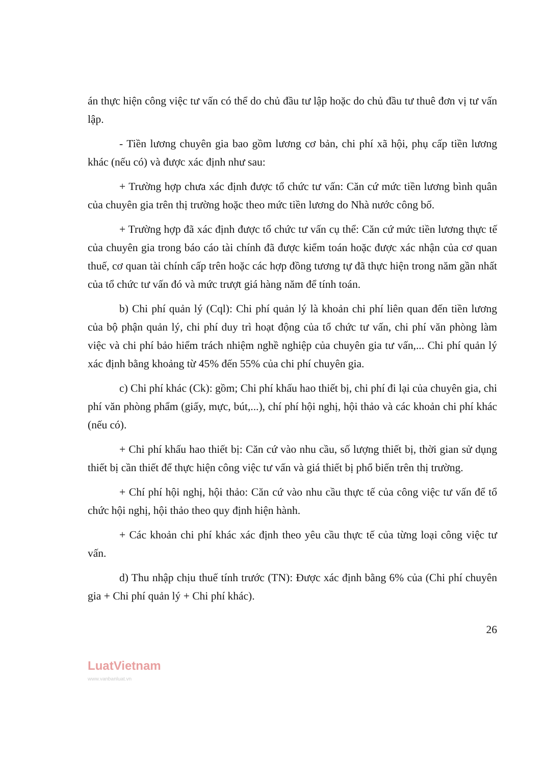án thực hiện công việc tư vấn có thể do chủ đầu tư lập hoặc do chủ đầu tư thuê đơn vị tư vấn lập.
- Tiền lương chuyên gia bao gồm lương cơ bản, chi phí xã hội, phụ cấp tiền lương khác (nếu có) và được xác định như sau:
+ Trường hợp chưa xác định được tổ chức tư vấn: Căn cứ mức tiền lương bình quân của chuyên gia trên thị trường hoặc theo mức tiền lương do Nhà nước công bố.
+ Trường hợp đã xác định được tổ chức tư vấn cụ thể: Căn cứ mức tiền lương thực tế của chuyên gia trong báo cáo tài chính đã được kiểm toán hoặc được xác nhận của cơ quan thuế, cơ quan tài chính cấp trên hoặc các hợp đồng tương tự đã thực hiện trong năm gần nhất của tổ chức tư vấn đó và mức trượt giá hàng năm để tính toán.
b) Chi phí quản lý (Cql): Chi phí quản lý là khoản chi phí liên quan đến tiền lương của bộ phận quản lý, chi phí duy trì hoạt động của tổ chức tư vấn, chi phí văn phòng làm việc và chi phí bảo hiểm trách nhiệm nghề nghiệp của chuyên gia tư vấn,... Chi phí quản lý xác định bằng khoảng từ 45% đến 55% của chi phí chuyên gia.
c) Chi phí khác (Ck): gồm; Chi phí khấu hao thiết bị, chi phí đi lại của chuyên gia, chi phí văn phòng phẩm (giấy, mực, bút,...), chí phí hội nghị, hội thảo và các khoản chi phí khác (nếu có).
+ Chi phí khấu hao thiết bị: Căn cứ vào nhu cầu, số lượng thiết bị, thời gian sử dụng thiết bị cần thiết để thực hiện công việc tư vấn và giá thiết bị phổ biến trên thị trường.
+ Chí phí hội nghị, hội thảo: Căn cứ vào nhu cầu thực tế của công việc tư vấn để tổ chức hội nghị, hội thảo theo quy định hiện hành.
+ Các khoản chi phí khác xác định theo yêu cầu thực tế của từng loại công việc tư vấn.
d) Thu nhập chịu thuế tính trước (TN): Được xác định bằng 6% của (Chi phí chuyên gia + Chi phí quản lý + Chi phí khác).
26
LuatVietnam
www.vanbanluat.vn